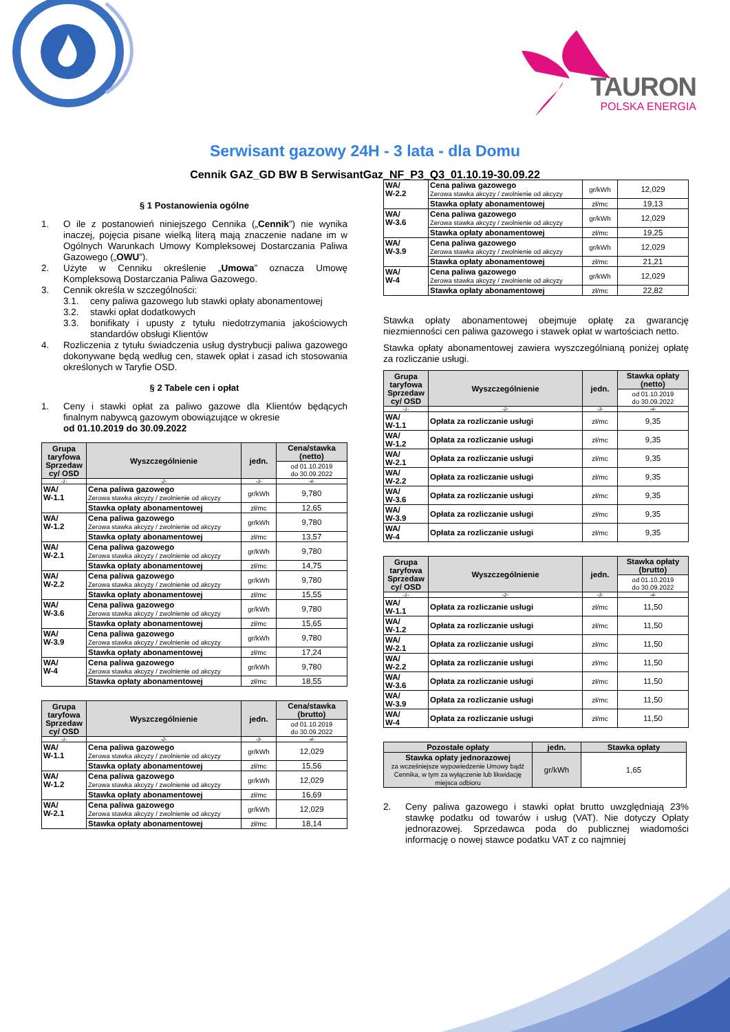TAURON
POLSKA ENERGIA
Serwisant gazowy 24H - 3 lata - dla Domu
Cennik GAZ_GD BW B SerwisantGaz_NF_P3_Q3_01.10.19-30.09.22
§ 1 Postanowienia ogólne
1. O ile z postanowień niniejszego Cennika („Cennik”) nie wynika inaczej, pojęcia pisane wielką literą mają znaczenie nadane im w Ogólnych Warunkach Umowy Kompleksowej Dostarczania Paliwa Gazowego („OWU”).
2. Użyte w Cenniku określenie „Umowa” oznacza Umowę Kompleksową Dostarczania Paliwa Gazowego.
3. Cennik określa w szczególności:
3.1. ceny paliwa gazowego lub stawki opłaty abonamentowej
3.2. stawki opłat dodatkowych
3.3. bonifikaty i upusty z tytułu niedotrzymania jakościowych standardów obsługi Klientów
4. Rozliczenia z tytułu świadczenia usług dystrybucji paliwa gazowego dokonywane będą według cen, stawek opłat i zasad ich stosowania określonych w Taryfie OSD.
§ 2 Tabele cen i opłat
1. Ceny i stawki opłat za paliwo gazowe dla Klientów będących finalnym nabywcą gazowym obowiązujące w okresie
od 01.10.2019 do 30.09.2022
| Grupa taryfowa Sprzedaw cy/ OSD | Wyszczególnienie | jedn. | Cena/stawka (netto) |
| --- | --- | --- | --- |
| | | | od 01.10.2019 do 30.09.2022 |
| -1- | -2- | -3- | -4- |
| WA/ W-1.1 | Cena paliwa gazowego Zerowa stawka akcyzy / zwolnienie od akcyzy | gr/kWh | 9,780 |
| | Stawka opłaty abonamentowej | zł/mc | 12,65 |
| WA/ W-1.2 | Cena paliwa gazowego Zerowa stawka akcyzy / zwolnienie od akcyzy | gr/kWh | 9,780 |
| | Stawka opłaty abonamentowej | zł/mc | 13,57 |
| WA/ W-2.1 | Cena paliwa gazowego Zerowa stawka akcyzy / zwolnienie od akcyzy | gr/kWh | 9,780 |
| | Stawka opłaty abonamentowej | zł/mc | 14,75 |
| WA/ W-2.2 | Cena paliwa gazowego Zerowa stawka akcyzy / zwolnienie od akcyzy | gr/kWh | 9,780 |
| | Stawka opłaty abonamentowej | zł/mc | 15,55 |
| WA/ W-3.6 | Cena paliwa gazowego Zerowa stawka akcyzy / zwolnienie od akcyzy | gr/kWh | 9,780 |
| | Stawka opłaty abonamentowej | zł/mc | 15,65 |
| WA/ W-3.9 | Cena paliwa gazowego Zerowa stawka akcyzy / zwolnienie od akcyzy | gr/kWh | 9,780 |
| | Stawka opłaty abonamentowej | zł/mc | 17,24 |
| WA/ W-4 | Cena paliwa gazowego Zerowa stawka akcyzy / zwolnienie od akcyzy | gr/kWh | 9,780 |
| | Stawka opłaty abonamentowej | zł/mc | 18,55 |
| Grupa taryfowa Sprzedaw cy/ OSD | Wyszczególnienie | jedn. | Cena/stawka (brutto) |
| --- | --- | --- | --- |
| | | | od 01.10.2019 do 30.09.2022 |
| -1- | -2- | -3- | -4- |
| WA/ W-1.1 | Cena paliwa gazowego Zerowa stawka akcyzy / zwolnienie od akcyzy | gr/kWh | 12,029 |
| | Stawka opłaty abonamentowej | zł/mc | 15,56 |
| WA/ W-1.2 | Cena paliwa gazowego Zerowa stawka akcyzy / zwolnienie od akcyzy | gr/kWh | 12,029 |
| | Stawka opłaty abonamentowej | zł/mc | 16,69 |
| WA/ W-2.1 | Cena paliwa gazowego Zerowa stawka akcyzy / zwolnienie od akcyzy | gr/kWh | 12,029 |
| | Stawka opłaty abonamentowej | zł/mc | 18,14 |
| WA/ W-2.2 | Cena paliwa gazowego Zerowa stawka akcyzy / zwolnienie od akcyzy | gr/kWh | 12,029 |
| | Stawka opłaty abonamentowej | zł/mc | 19,13 |
| WA/ W-3.6 | Cena paliwa gazowego Zerowa stawka akcyzy / zwolnienie od akcyzy | gr/kWh | 12,029 |
| | Stawka opłaty abonamentowej | zł/mc | 19,25 |
| WA/ W-3.9 | Cena paliwa gazowego Zerowa stawka akcyzy / zwolnienie od akcyzy | gr/kWh | 12,029 |
| | Stawka opłaty abonamentowej | zł/mc | 21,21 |
| WA/ W-4 | Cena paliwa gazowego Zerowa stawka akcyzy / zwolnienie od akcyzy | gr/kWh | 12,029 |
| | Stawka opłaty abonamentowej | zł/mc | 22,82 |
Stawka opłaty abonamentowej obejmuje opłatę za gwarancję niezmienności cen paliwa gazowego i stawek opłat w wartościach netto.
Stawka opłaty abonamentowej zawiera wyszczególnianą poniżej opłatę za rozliczanie usługi.
| Grupa taryfowa Sprzedaw cy/ OSD | Wyszczególnienie | jedn. | Stawka opłaty (netto) |
| --- | --- | --- | --- |
| | | | od 01.10.2019 do 30.09.2022 |
| -1- | -2- | -3- | -4- |
| WA/ W-1.1 | Opłata za rozliczanie usługi | zł/mc | 9,35 |
| WA/ W-1.2 | Opłata za rozliczanie usługi | zł/mc | 9,35 |
| WA/ W-2.1 | Opłata za rozliczanie usługi | zł/mc | 9,35 |
| WA/ W-2.2 | Opłata za rozliczanie usługi | zł/mc | 9,35 |
| WA/ W-3.6 | Opłata za rozliczanie usługi | zł/mc | 9,35 |
| WA/ W-3.9 | Opłata za rozliczanie usługi | zł/mc | 9,35 |
| WA/ W-4 | Opłata za rozliczanie usługi | zł/mc | 9,35 |
| Grupa taryfowa Sprzedaw cy/ OSD | Wyszczególnienie | jedn. | Stawka opłaty (brutto) |
| --- | --- | --- | --- |
| | | | od 01.10.2019 do 30.09.2022 |
| -1- | -2- | -3- | -4- |
| WA/ W-1.1 | Opłata za rozliczanie usługi | zł/mc | 11,50 |
| WA/ W-1.2 | Opłata za rozliczanie usługi | zł/mc | 11,50 |
| WA/ W-2.1 | Opłata za rozliczanie usługi | zł/mc | 11,50 |
| WA/ W-2.2 | Opłata za rozliczanie usługi | zł/mc | 11,50 |
| WA/ W-3.6 | Opłata za rozliczanie usługi | zł/mc | 11,50 |
| WA/ W-3.9 | Opłata za rozliczanie usługi | zł/mc | 11,50 |
| WA/ W-4 | Opłata za rozliczanie usługi | zł/mc | 11,50 |
| Pozostałe opłaty | jedn. | Stawka opłaty |
| --- | --- | --- |
| Stawka opłaty jednorazowej za wcześniejsze wypowiedzenie Umowy bądź Cennika, w tym za wyłączenie lub likwidację miejsca odbioru | gr/kWh | 1,65 |
2. Ceny paliwa gazowego i stawki opłat brutto uwzględniają 23% stawkę podatku od towarów i usług (VAT). Nie dotyczy Opłaty jednorazowej. Sprzedawca poda do publicznej wiadomości informację o nowej stawce podatku VAT z co najmniej